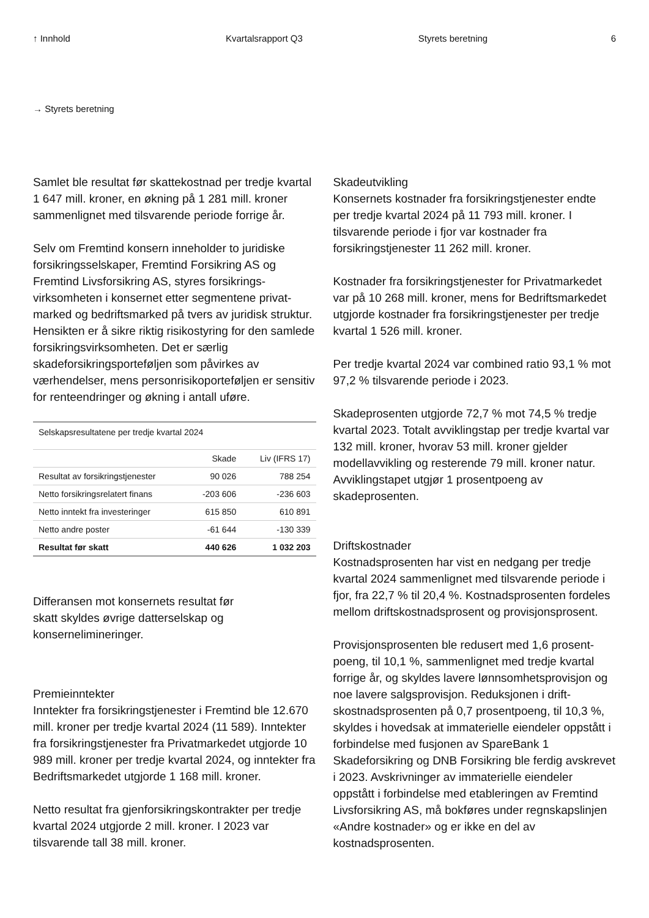↑ Innhold Kvartalsrapport Q3 Styrets beretning 6
→ Styrets beretning
Samlet ble resultat før skattekostnad per tredje kvartal 1 647 mill. kroner, en økning på 1 281 mill. kroner sammenlignet med tilsvarende periode forrige år.
Selv om Fremtind konsern inneholder to juridiske forsikringsselskaper, Fremtind Forsikring AS og Fremtind Livsforsikring AS, styres forsikrings­virksomheten i konsernet etter segmentene privat­marked og bedriftsmarked på tvers av juridisk struktur. Hensikten er å sikre riktig risikostyring for den samlede forsikringsvirksomheten. Det er særlig skadeforsikringsporteføljen som påvirkes av værhendelser, mens personrisikoporteføljen er sensitiv for renteendringer og økning i antall uføre.
| Selskapsresultatene per tredje kvartal 2024 | | |
| --- | --- | --- |
| | Skade | Liv (IFRS 17) |
| Resultat av forsikringstjenester | 90 026 | 788 254 |
| Netto forsikringsrelatert finans | -203 606 | -236 603 |
| Netto inntekt fra investeringer | 615 850 | 610 891 |
| Netto andre poster | -61 644 | -130 339 |
| Resultat før skatt | 440 626 | 1 032 203 |
Differansen mot konsernets resul­tat før skatt skyldes øvrige datterselskap og konsernelimineringer.
Premieinntekter
Inntekter fra forsikringstjenester i Fremtind ble 12.670 mill. kroner per tredje kvartal 2024 (11 589). Inntekter fra forsikringstjenester fra Privatmarkedet utgjorde 10 989 mill. kroner per tredje kvartal 2024, og inntekter fra Bedriftsmarkedet utgjorde 1 168 mill. kroner.
Netto resultat fra gjenforsikringskontrakter per tredje kvartal 2024 utgjorde 2 mill. kroner. I 2023 var tilsvarende tall 38 mill. kroner.
Skadeutvikling
Konsernets kostnader fra forsikringstjenester endte per tredje kvartal 2024 på 11 793 mill. kroner. I tilsvarende periode i fjor var kostnader fra forsikringstjenester 11 262 mill. kroner.
Kostnader fra forsikringstjenester for Privatmarkedet var på 10 268 mill. kroner, mens for Bedriftsmarkedet utgjorde kostnader fra forsikringstjenester per tredje kvartal 1 526 mill. kroner.
Per tredje kvartal 2024 var combined ratio 93,1 % mot 97,2 % tilsvarende periode i 2023.
Skadeprosenten utgjorde 72,7 % mot 74,5 % tredje kvartal 2023. Totalt avviklingstap per tredje kvar­tal var 132 mill. kroner, hvorav 53 mill. kroner gjelder modellavvikling og resterende 79 mill. kroner natur. Avviklingstapet utgjør 1 prosentpoeng av skadeprosenten.
Driftskostnader
Kostnadsprosenten har vist en nedgang per tredje kvartal 2024 sammenlignet med tilsvarende peri­ode i fjor, fra 22,7 % til 20,4 %. Kostnadsprosenten fordeles mellom driftskostnadsprosent og provisjonsprosent.
Provisjonsprosenten ble redusert med 1,6 prosent­poeng, til 10,1 %, sammenlignet med tredje kvartal forrige år, og skyldes lavere lønnsomhetsprovisjon og noe lavere salgsprovisjon. Reduksjonen i drift­skostnadsprosenten på 0,7 prosentpoeng, til 10,3 %, skyldes i hovedsak at immaterielle eien­deler oppstått i forbindelse med fusjonen av SpareBank 1 Skadeforsikring og DNB Forsikring ble ferdig avskrevet i 2023. Avskrivninger av immate­rielle eiendeler oppstått i forbindelse med etable­ringen av Fremtind Livsforsikring AS, må bokføres under regnskapslinjen «Andre kostnader» og er ikke en del av kostnadsprosenten.